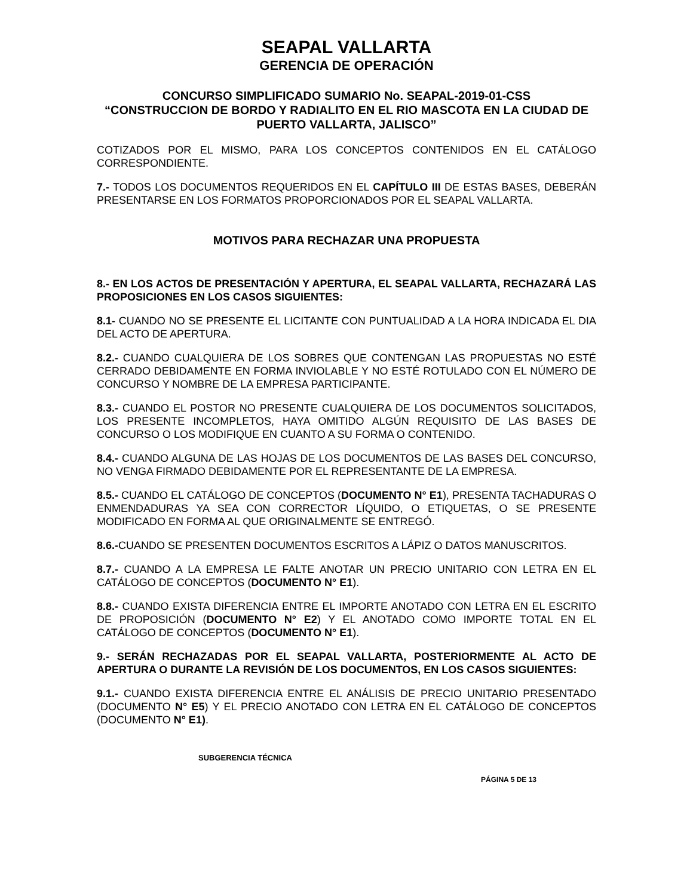SEAPAL VALLARTA
GERENCIA DE OPERACIÓN
CONCURSO SIMPLIFICADO SUMARIO No. SEAPAL-2019-01-CSS
“CONSTRUCCION DE BORDO Y RADIALITO EN EL RIO MASCOTA EN LA CIUDAD DE PUERTO VALLARTA, JALISCO”
COTIZADOS POR EL MISMO, PARA LOS CONCEPTOS CONTENIDOS EN EL CATÁLOGO CORRESPONDIENTE.
7.- TODOS LOS DOCUMENTOS REQUERIDOS EN EL CAPÍTULO III DE ESTAS BASES, DEBERÁN PRESENTARSE EN LOS FORMATOS PROPORCIONADOS POR EL SEAPAL VALLARTA.
MOTIVOS PARA RECHAZAR UNA PROPUESTA
8.- EN LOS ACTOS DE PRESENTACIÓN Y APERTURA, EL SEAPAL VALLARTA, RECHAZARÁ LAS PROPOSICIONES EN LOS CASOS SIGUIENTES:
8.1- CUANDO NO SE PRESENTE EL LICITANTE CON PUNTUALIDAD A LA HORA INDICADA EL DIA DEL ACTO DE APERTURA.
8.2.- CUANDO CUALQUIERA DE LOS SOBRES QUE CONTENGAN LAS PROPUESTAS NO ESTÉ CERRADO DEBIDAMENTE EN FORMA INVIOLABLE Y NO ESTÉ ROTULADO CON EL NÚMERO DE CONCURSO Y NOMBRE DE LA EMPRESA PARTICIPANTE.
8.3.- CUANDO EL POSTOR NO PRESENTE CUALQUIERA DE LOS DOCUMENTOS SOLICITADOS, LOS PRESENTE INCOMPLETOS, HAYA OMITIDO ALGÚN REQUISITO DE LAS BASES DE CONCURSO O LOS MODIFIQUE EN CUANTO A SU FORMA O CONTENIDO.
8.4.- CUANDO ALGUNA DE LAS HOJAS DE LOS DOCUMENTOS DE LAS BASES DEL CONCURSO, NO VENGA FIRMADO DEBIDAMENTE POR EL REPRESENTANTE DE LA EMPRESA.
8.5.- CUANDO EL CATÁLOGO DE CONCEPTOS (DOCUMENTO N° E1), PRESENTA TACHADURAS O ENMENDADURAS YA SEA CON CORRECTOR LÍQUIDO, O ETIQUETAS, O SE PRESENTE MODIFICADO EN FORMA AL QUE ORIGINALMENTE SE ENTREGÓ.
8.6.-CUANDO SE PRESENTEN DOCUMENTOS ESCRITOS A LÁPIZ O DATOS MANUSCRITOS.
8.7.- CUANDO A LA EMPRESA LE FALTE ANOTAR UN PRECIO UNITARIO CON LETRA EN EL CATÁLOGO DE CONCEPTOS (DOCUMENTO N° E1).
8.8.- CUANDO EXISTA DIFERENCIA ENTRE EL IMPORTE ANOTADO CON LETRA EN EL ESCRITO DE PROPOSICIÓN (DOCUMENTO N° E2) Y EL ANOTADO COMO IMPORTE TOTAL EN EL CATÁLOGO DE CONCEPTOS (DOCUMENTO N° E1).
9.- SERÁN RECHAZADAS POR EL SEAPAL VALLARTA, POSTERIORMENTE AL ACTO DE APERTURA O DURANTE LA REVISIÓN DE LOS DOCUMENTOS, EN LOS CASOS SIGUIENTES:
9.1.- CUANDO EXISTA DIFERENCIA ENTRE EL ANÁLISIS DE PRECIO UNITARIO PRESENTADO (DOCUMENTO N° E5) Y EL PRECIO ANOTADO CON LETRA EN EL CATÁLOGO DE CONCEPTOS (DOCUMENTO N° E1).
SUBGERENCIA TÉCNICA
PÁGINA 5 DE 13